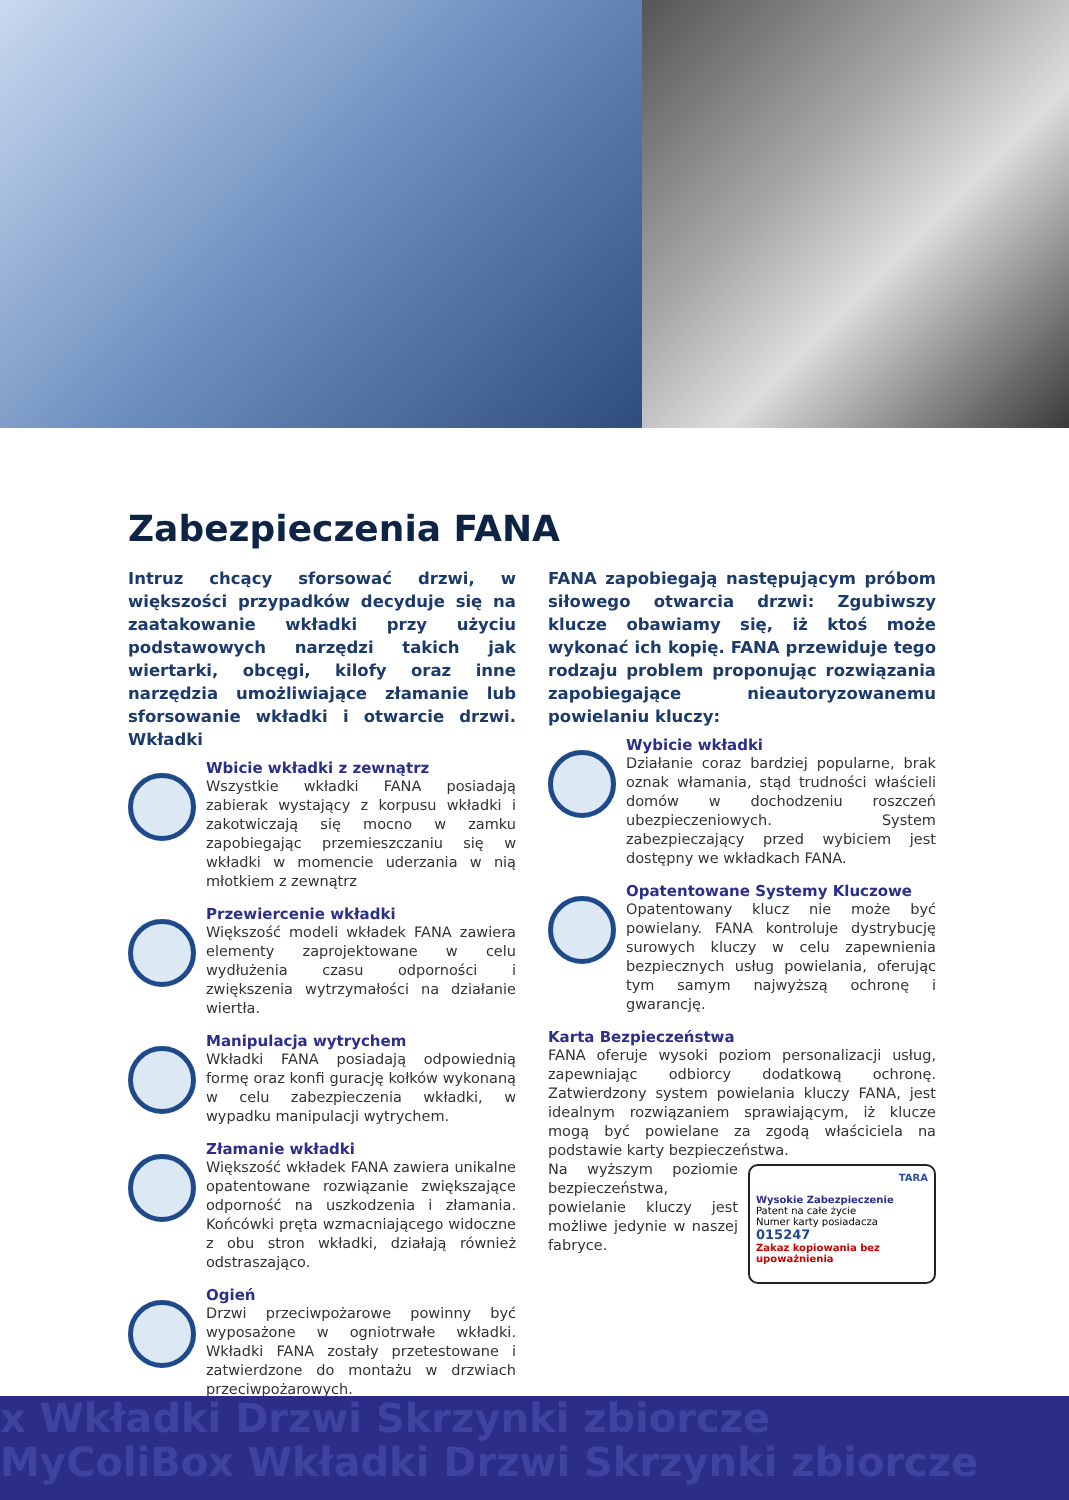Zabezpieczenia FANA
Intruz chcący sforsować drzwi, w większości przypadków decyduje się na zaatakowanie wkładki przy użyciu podstawowych narzędzi takich jak wiertarki, obcęgi, kilofy oraz inne narzędzia umożliwiające złamanie lub sforsowanie wkładki i otwarcie drzwi. Wkładki
Wbicie wkładki z zewnątrz
Wszystkie wkładki FANA posiadają zabierak wystający z korpusu wkładki i zakotwiczają się mocno w zamku zapobiegając przemieszczaniu się w wkładki w momencie uderzania w nią młotkiem z zewnątrz
Przewiercenie wkładki
Większość modeli wkładek FANA zawiera elementy zaprojektowane w celu wydłużenia czasu odporności i zwiększenia wytrzymałości na działanie wiertła.
Manipulacja wytrychem
Wkładki FANA posiadają odpowiednią formę oraz konfi gurację kołków wykonaną w celu zabezpieczenia wkładki, w wypadku manipulacji wytrychem.
Złamanie wkładki
Większość wkładek FANA zawiera unikalne opatentowane rozwiązanie zwiększające odporność na uszkodzenia i złamania. Końcówki pręta wzmacniającego widoczne z obu stron wkładki, działają również odstraszająco.
Ogień
Drzwi przeciwpożarowe powinny być wyposażone w ogniotrwałe wkładki. Wkładki FANA zostały przetestowane i zatwierdzone do montażu w drzwiach przeciwpożarowych.
FANA zapobiegają następującym próbom siłowego otwarcia drzwi: Zgubiwszy klucze obawiamy się, iż ktoś może wykonać ich kopię. FANA przewiduje tego rodzaju problem proponując rozwiązania zapobiegające nieautoryzowanemu powielaniu kluczy:
Wybicie wkładki
Działanie coraz bardziej popularne, brak oznak włamania, stąd trudności właścieli domów w dochodzeniu roszczeń ubezpieczeniowych. System zabezpieczający przed wybiciem jest dostępny we wkładkach FANA.
Opatentowane Systemy Kluczowe
Opatentowany klucz nie może być powielany. FANA kontroluje dystrybucję surowych kluczy w celu zapewnienia bezpiecznych usług powielania, oferując tym samym najwyższą ochronę i gwarancję.
Karta Bezpieczeństwa
FANA oferuje wysoki poziom personalizacji usług, zapewniając odbiorcy dodatkową ochronę. Zatwierdzony system powielania kluczy FANA, jest idealnym rozwiązaniem sprawiającym, iż klucze mogą być powielane za zgodą właściciela na podstawie karty bezpieczeństwa.
TARA
Wysokie Zabezpieczenie Patent na całe życie
Numer karty posiadacza 015247
Zakaz kopiowania bez upoważnienia
Na wyższym poziomie bezpieczeństwa, powielanie kluczy jest możliwe jedynie w naszej fabryce.
x Wkładki Drzwi Skrzynki zbiorcze
MyColiBox Wkładki Drzwi Skrzynki zbiorcze